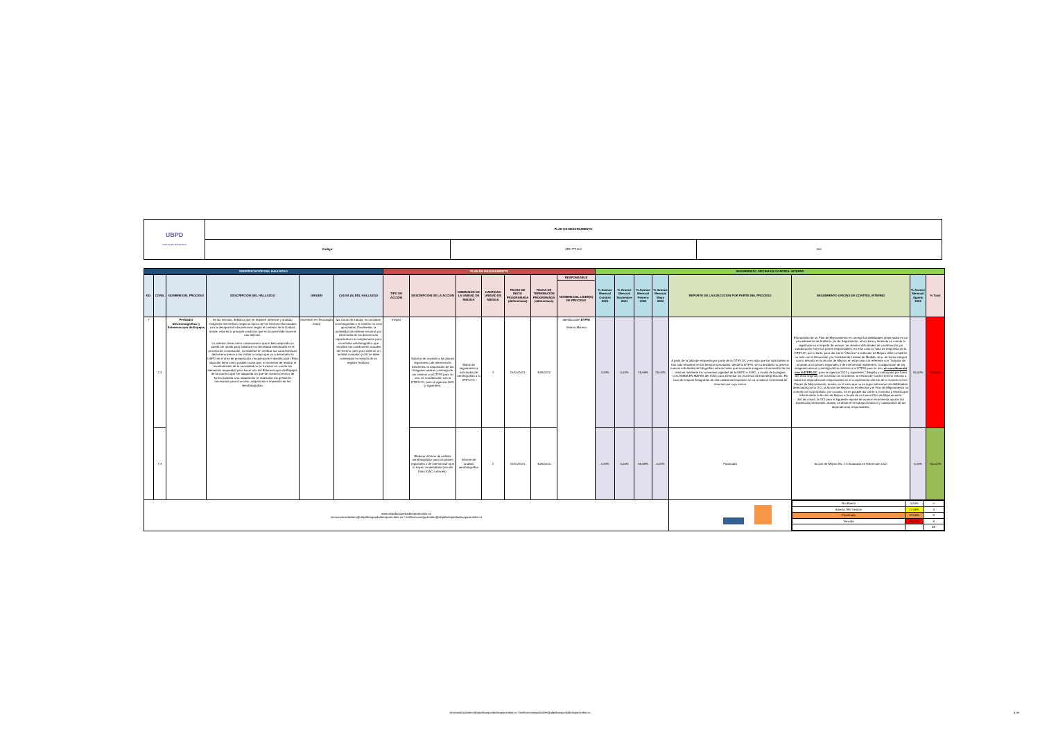| UBPD UNIDAD DE BÚSQUEDA | PLAN DE MEJORAMIENTO | | |
| | Código: | SEC-FT-002 | 002 |
| IDENTIFICACIÓN DEL HALLAZGO | | | | | | PLAN DE MEJORAMIENTO | | | | | | | SEGUIMIENTO OFICINA DE CONTROL INTERNO | | | | | | | |
| --- | --- | --- | --- | --- | --- | --- | --- | --- | --- | --- | --- | --- | --- | --- | --- | --- | --- | --- | --- | --- |
| NO. | CONS. | NOMBRE DEL PROCESO | DESCRIPCIÓN DEL HALLAZGO | ORIGEN | CAUSA (S) DEL HALLAZGO | TIPO DE ACCIÓN | DESCRIPCIÓN DE LA ACCIÓN | DIMENSIÓN DE LA UNIDAD DE MEDIDA | CANTIDAD UNIDAD DE MEDIDA | FECHA DE INICIO PROGRAMADA (dd/mm/aaaa) | FECHA DE TERMINACIÓN PROGRAMADA (dd/mm/aaaa) | RESPONSABLE | % Avance Mensual Octubre 2021 | % Avance Mensual Noviembre 2021 | % Avance Mensual Febrero 2022 | % Avance Mensual Mayo 2022 | REPORTE DE LA EJECUCIÓN POR PARTE DEL PROCESO | SEGUIMIENTO OFICINA DE CONTROL INTERNO | % Avance Mensual Agosto 2022 | % Total |
| | | | | | | | | | | | | NOMBRE DEL LÍDER(S) DE PROCESO | | | | | | | | |
| 7 | 7,3 | Perfilador Electromagnético y Estereoscopio de Espejos | de las mismas, debido a que se requiere observar y analizar imágenes del territorio según la época de los hechos relacionados con la desaparición de personas según el contexto de la Unidad, donde, esta es la principal condición que no ha permitido hacer el uso del bien. Lo anterior, tiene como consecuencia que el bien adquirido no pueda ser usado para satisfacer la necesidad identificada en el proceso de contratación, consistente en verificar las características del terreno previo a las visitas a campo que va a desarrollar la UBPD en el área de prospección, recuperación e identificación. Esta situación tiene como posible causa que, al momento de realizar el levantamiento de la necesidad no se tuvieron en cuenta los elementos requeridos para hacer uso del Estereoscopio de Espejos, de tal manera que fue adquirido sin que de manera previa o de forma paralela a su adquisición se realizaran las gestiones necesarias para el acceso, adquisición e impresión de las Aerofotografías. | (Inversión en Tecnología 2020) | las zonas de trabajo, no contaban con fotografías o si existían no eran apropiadas. Finalmente, la posibilidad de obtener insumos por intermedio de los drones solo representan un complemento para un estudio aerofotográfico que visualice las condiciones actuales del terreno, pero para obtener un análisis completo y útil, se debe contemplar la revisión de un registro histórico. | mejora | Solicitar de acuerdo a los planes regionales o de intervención existentes, la adquisición de las imágenes aéreas y entrega de las mismas a la DTPRI para su uso, en coordinación con la DTIPLOC, para la vigencia 2021 y siguientes. | Matriz de seguimiento a solicitudes de aerofografías a la DTIPLOC. | 2 | 15/10/2021 | 30/9/2022 | Identificación DTPRI Viviana Moreno | 4,34% | 0,00% | 45,66% | 25,00% | A partir de la falta de respuesta por parte de la DTIPLOC y en vista que las solicitudes no han sido resueltas en los tiempos solicitados, desde la DTPRI, se ha decidido no generar nuevas solicitudes de fotografías aéreas hasta que se pueda asegurar el suministro de las mismas mediante los convenios vigentes de la UBPD e IGAC, a través de la página COLOMBIA EN MAPAS del IGAC para alimentar los procesos de fotointerpretación. En caso de requerir fotografías de alta calidad de impresión se va a realizar la solicitud de recursos por caja menor | El propósito de un Plan de Mejoramiento es corregir las debilidades observadas en un procedimiento de Auditoría y/o de Seguimiento, ahora bien y teniendo en cuenta lo registrado en el reporte de avance, se observó dificultades de coordinación y/o colaboración entre las partes responsables, en este caso la "falta de respuesta de la DTIPLB", por lo tanto, para dar cierre "efectivo" a la Acción de Mejora debe cumplirse no solo con la Dimensión y la Cantidad de Unidad de Medida, sino, de forma integral con lo descrito en la Acción de Mejora, en este caso a lo referente con "Solicitar de acuerdo a los planes regionales o de intervención existentes, la adquisición de las imágenes aéreas y entrega de las mismas a la DTPRI para su uso, en coordinación con la DTIPLOC , para la vigencia 2021 y siguientes." (Negrita y subrayado por fuera del texto original). De acuerdo con lo anterior, la Oficina de Control Interno exhorta a todas las dependencias responsables en el cumplimiento estricto de lo suscrito en los Planes de Mejoramiento, donde, en el caso que no se logre solucionar las debilidades detectadas por la OCI, la Acción de Mejora no es efectiva y el Plan de Mejoramiento no cumple con su propósito, por lo tanto, no es posible dar cierre a la misma y tendría que reformularse la Acción de Mejora a través de un nuevo Plan de Mejoramiento. Así las cosas, la OCI para el siguiente reporte de avance recomienda aportar las evidencias pertinentes, donde, se observe el trabajo armónico y colaborativo de las dependencias responsables. | 15,00% | 50,00% |
| | 7,4 | | | | | | Elaborar informe de análisis aerofotográfico para los planes regionales o de intervención que lo hayan contemplado (uso de fotos IGAC o drones). | Informe de análisis aerofotográfico | 1 | 15/10/2021 | 30/9/2022 | | 4,34% | 0,00% | 95,66% | 0,00% | Finalizada | Accion de Mejora No. 7.4 finalizada en febrero de 2022 | 0,00% | 100,00% |
| www.ubpdbusquedadesaparecidos.co servicioalciudadano@ubpdbusquedadesaparecidos.co / notificacionesjudiciales@ubpdbusquedadesaparecidos.co | | | | | | | | | | | | | | | | | | / No Abierta / 0,00% / 0 / / Abierta / En Gestion / 17,65% / 3 / / Finalizada / 47,06% / 8 / / Vencida / 35,29% / 6 / / / / 17 / | | |
servicioalciudadano@ubpdbusquedadesaparecidos.co / notificacionesjudiciales@ubpdbusquedadesaparecidos.co 4 de